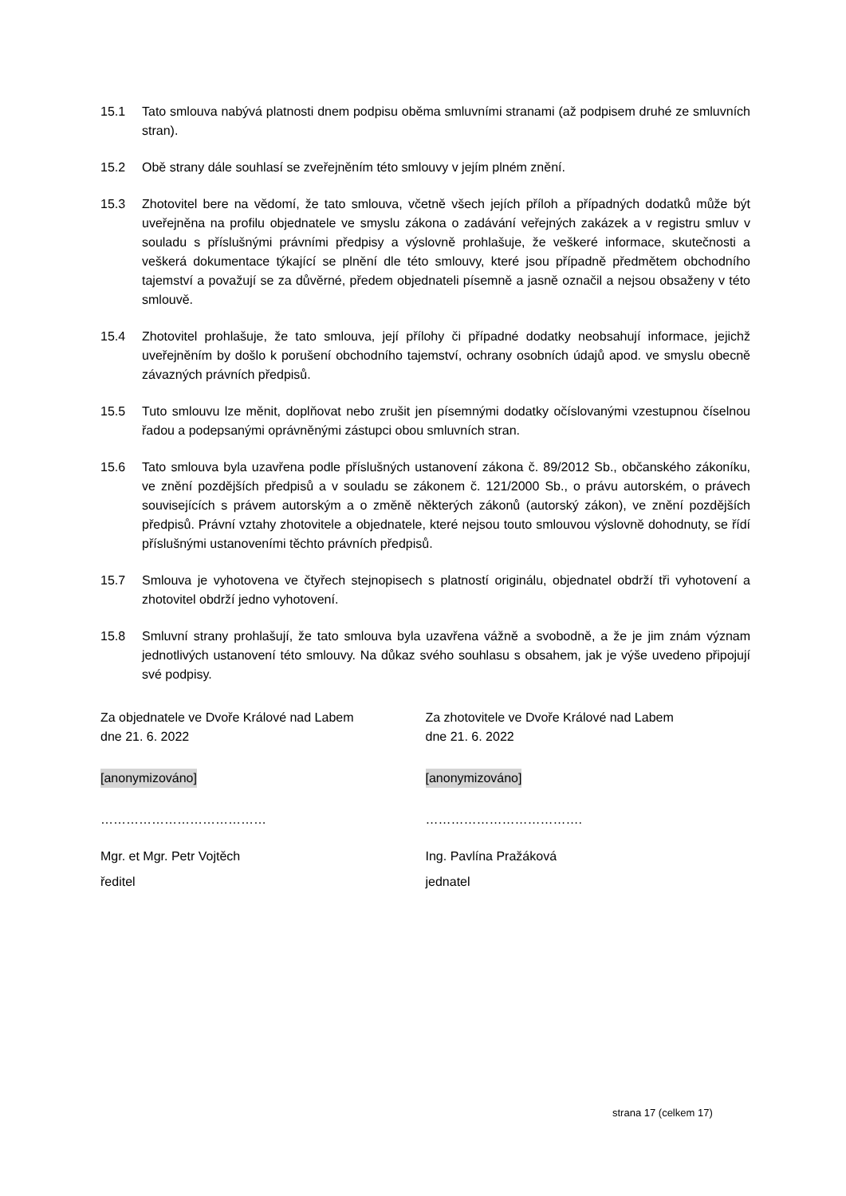15.1 Tato smlouva nabývá platnosti dnem podpisu oběma smluvními stranami (až podpisem druhé ze smluvních stran).
15.2 Obě strany dále souhlasí se zveřejněním této smlouvy v jejím plném znění.
15.3 Zhotovitel bere na vědomí, že tato smlouva, včetně všech jejích příloh a případných dodatků může být uveřejněna na profilu objednatele ve smyslu zákona o zadávání veřejných zakázek a v registru smluv v souladu s příslušnými právními předpisy a výslovně prohlašuje, že veškeré informace, skutečnosti a veškerá dokumentace týkající se plnění dle této smlouvy, které jsou případně předmětem obchodního tajemství a považují se za důvěrné, předem objednateli písemně a jasně označil a nejsou obsaženy v této smlouvě.
15.4 Zhotovitel prohlašuje, že tato smlouva, její přílohy či případné dodatky neobsahují informace, jejichž uveřejněním by došlo k porušení obchodního tajemství, ochrany osobních údajů apod. ve smyslu obecně závazných právních předpisů.
15.5 Tuto smlouvu lze měnit, doplňovat nebo zrušit jen písemnými dodatky očíslovanými vzestupnou číselnou řadou a podepsanými oprávněnými zástupci obou smluvních stran.
15.6 Tato smlouva byla uzavřena podle příslušných ustanovení zákona č. 89/2012 Sb., občanského zákoníku, ve znění pozdějších předpisů a v souladu se zákonem č. 121/2000 Sb., o právu autorském, o právech souvisejících s právem autorským a o změně některých zákonů (autorský zákon), ve znění pozdějších předpisů. Právní vztahy zhotovitele a objednatele, které nejsou touto smlouvou výslovně dohodnuty, se řídí příslušnými ustanoveními těchto právních předpisů.
15.7 Smlouva je vyhotovena ve čtyřech stejnopisech s platností originálu, objednatel obdrží tři vyhotovení a zhotovitel obdrží jedno vyhotovení.
15.8 Smluvní strany prohlašují, že tato smlouva byla uzavřena vážně a svobodně, a že je jim znám význam jednotlivých ustanovení této smlouvy. Na důkaz svého souhlasu s obsahem, jak je výše uvedeno připojují své podpisy.
Za objednatele ve Dvoře Králové nad Labem
dne 21. 6. 2022
[anonymizováno]
…………………………………
Mgr. et Mgr. Petr Vojtěch
ředitel
Za zhotovitele ve Dvoře Králové nad Labem
dne 21. 6. 2022
[anonymizováno]
……………………………….
Ing. Pavlína Pražáková
jednatel
strana 17 (celkem 17)